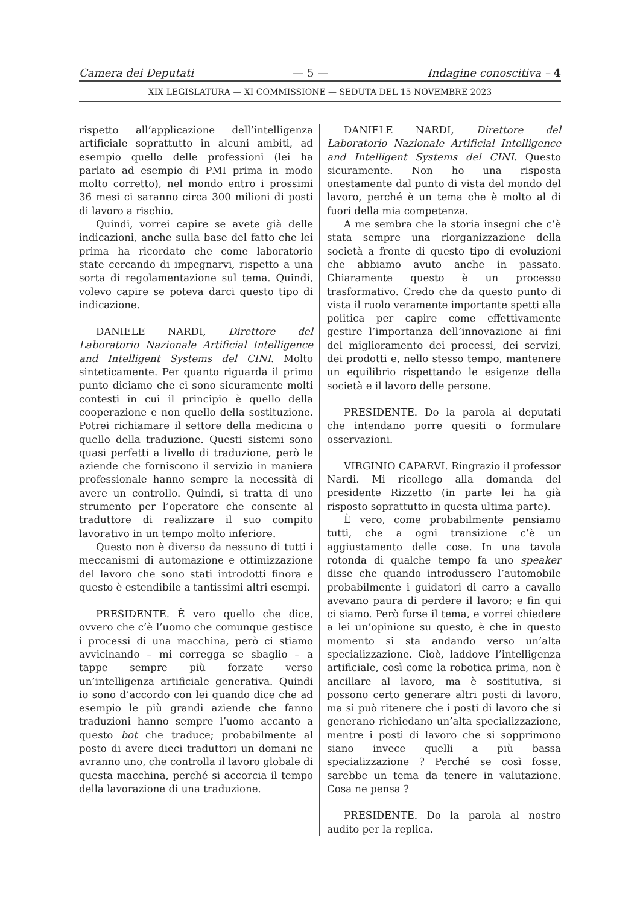Camera dei Deputati — 5 — Indagine conoscitiva – 4
XIX LEGISLATURA — XI COMMISSIONE — SEDUTA DEL 15 NOVEMBRE 2023
rispetto all’applicazione dell’intelligenza artificiale soprattutto in alcuni ambiti, ad esempio quello delle professioni (lei ha parlato ad esempio di PMI prima in modo molto corretto), nel mondo entro i prossimi 36 mesi ci saranno circa 300 milioni di posti di lavoro a rischio.
Quindi, vorrei capire se avete già delle indicazioni, anche sulla base del fatto che lei prima ha ricordato che come laboratorio state cercando di impegnarvi, rispetto a una sorta di regolamentazione sul tema. Quindi, volevo capire se poteva darci questo tipo di indicazione.
DANIELE NARDI, Direttore del Laboratorio Nazionale Artificial Intelligence and Intelligent Systems del CINI. Molto sinteticamente. Per quanto riguarda il primo punto diciamo che ci sono sicuramente molti contesti in cui il principio è quello della cooperazione e non quello della sostituzione. Potrei richiamare il settore della medicina o quello della traduzione. Questi sistemi sono quasi perfetti a livello di traduzione, però le aziende che forniscono il servizio in maniera professionale hanno sempre la necessità di avere un controllo. Quindi, si tratta di uno strumento per l’operatore che consente al traduttore di realizzare il suo compito lavorativo in un tempo molto inferiore.
Questo non è diverso da nessuno di tutti i meccanismi di automazione e ottimizzazione del lavoro che sono stati introdotti finora e questo è estendibile a tantissimi altri esempi.
PRESIDENTE. È vero quello che dice, ovvero che c’è l’uomo che comunque gestisce i processi di una macchina, però ci stiamo avvicinando – mi corregga se sbaglio – a tappe sempre più forzate verso un’intelligenza artificiale generativa. Quindi io sono d’accordo con lei quando dice che ad esempio le più grandi aziende che fanno traduzioni hanno sempre l’uomo accanto a questo bot che traduce; probabilmente al posto di avere dieci traduttori un domani ne avranno uno, che controlla il lavoro globale di questa macchina, perché si accorcia il tempo della lavorazione di una traduzione.
DANIELE NARDI, Direttore del Laboratorio Nazionale Artificial Intelligence and Intelligent Systems del CINI. Questo sicuramente. Non ho una risposta onestamente dal punto di vista del mondo del lavoro, perché è un tema che è molto al di fuori della mia competenza.
A me sembra che la storia insegni che c’è stata sempre una riorganizzazione della società a fronte di questo tipo di evoluzioni che abbiamo avuto anche in passato. Chiaramente questo è un processo trasformativo. Credo che da questo punto di vista il ruolo veramente importante spetti alla politica per capire come effettivamente gestire l’importanza dell’innovazione ai fini del miglioramento dei processi, dei servizi, dei prodotti e, nello stesso tempo, mantenere un equilibrio rispettando le esigenze della società e il lavoro delle persone.
PRESIDENTE. Do la parola ai deputati che intendano porre quesiti o formulare osservazioni.
VIRGINIO CAPARVI. Ringrazio il professor Nardi. Mi ricollego alla domanda del presidente Rizzetto (in parte lei ha già risposto soprattutto in questa ultima parte).
È vero, come probabilmente pensiamo tutti, che a ogni transizione c’è un aggiustamento delle cose. In una tavola rotonda di qualche tempo fa uno speaker disse che quando introdussero l’automobile probabilmente i guidatori di carro a cavallo avevano paura di perdere il lavoro; e fin qui ci siamo. Però forse il tema, e vorrei chiedere a lei un’opinione su questo, è che in questo momento si sta andando verso un’alta specializzazione. Cioè, laddove l’intelligenza artificiale, così come la robotica prima, non è ancillare al lavoro, ma è sostitutiva, si possono certo generare altri posti di lavoro, ma si può ritenere che i posti di lavoro che si generano richiedano un’alta specializzazione, mentre i posti di lavoro che si sopprimono siano invece quelli a più bassa specializzazione ? Perché se così fosse, sarebbe un tema da tenere in valutazione. Cosa ne pensa ?
PRESIDENTE. Do la parola al nostro audito per la replica.